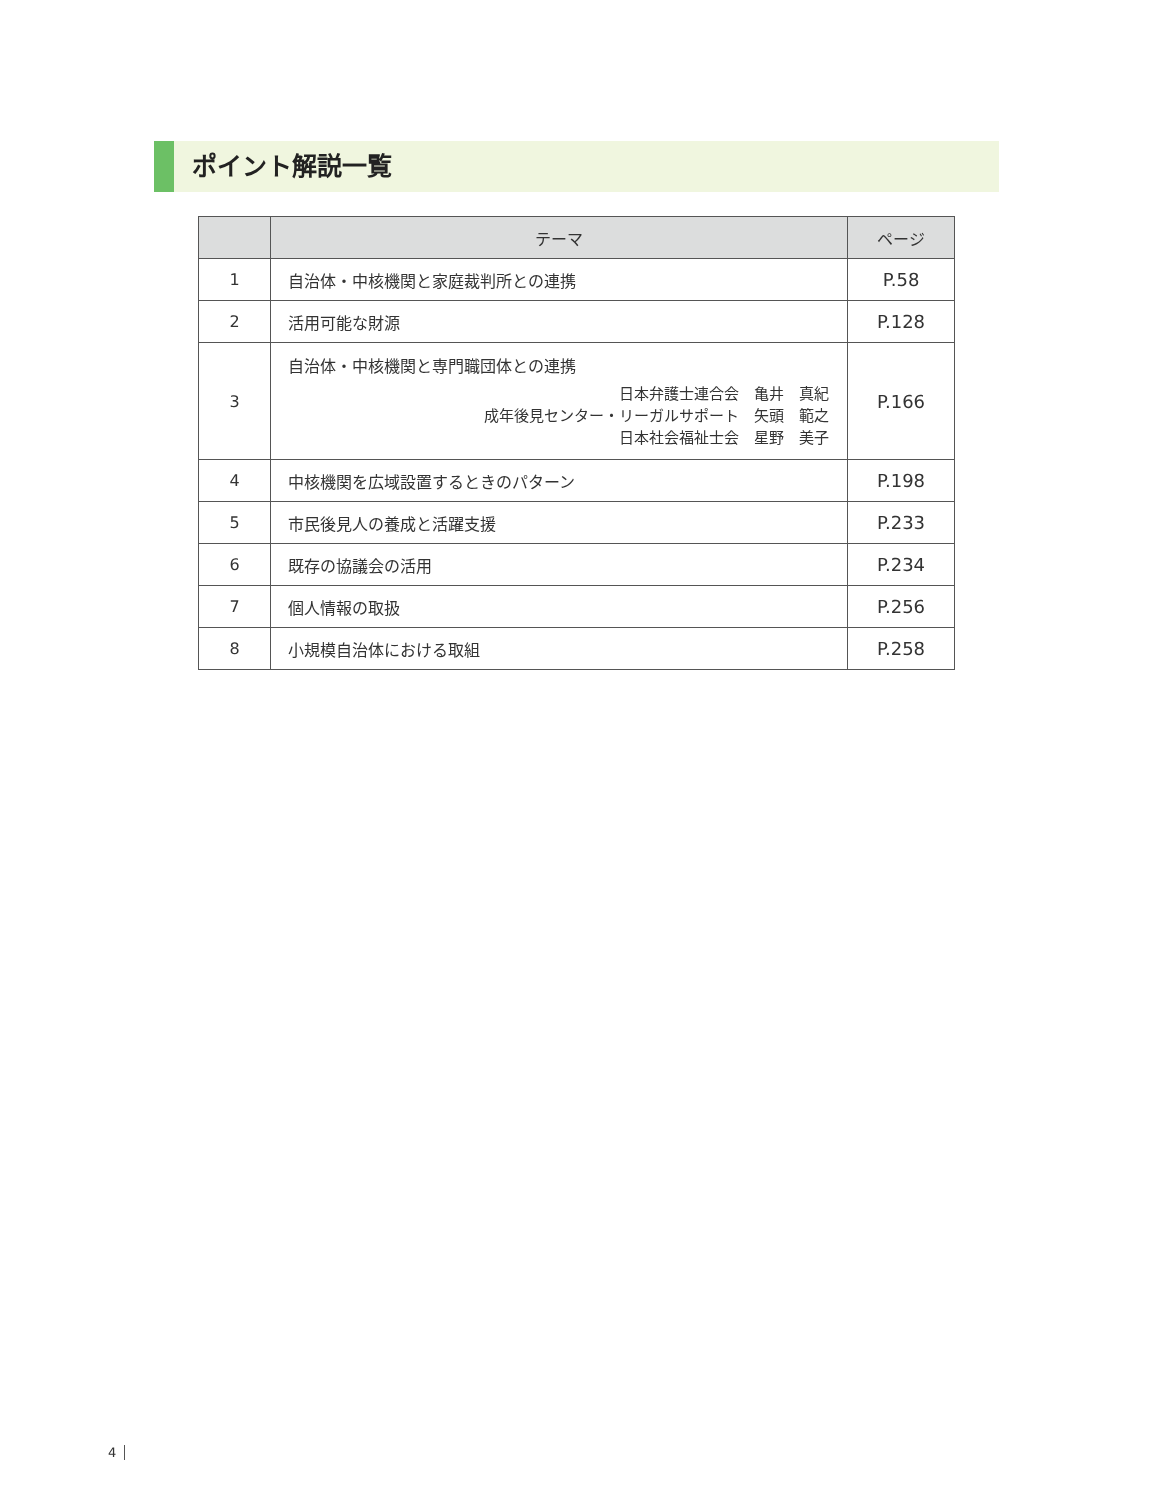ポイント解説一覧
| | テーマ | ページ |
| --- | --- | --- |
| 1 | 自治体・中核機関と家庭裁判所との連携 | P.58 |
| 2 | 活用可能な財源 | P.128 |
| 3 | 自治体・中核機関と専門職団体との連携 日本弁護士連合会 亀井 真紀 成年後見センター・リーガルサポート 矢頭 範之 日本社会福祉士会 星野 美子 | P.166 |
| 4 | 中核機関を広域設置するときのパターン | P.198 |
| 5 | 市民後見人の養成と活躍支援 | P.233 |
| 6 | 既存の協議会の活用 | P.234 |
| 7 | 個人情報の取扱 | P.256 |
| 8 | 小規模自治体における取組 | P.258 |
4